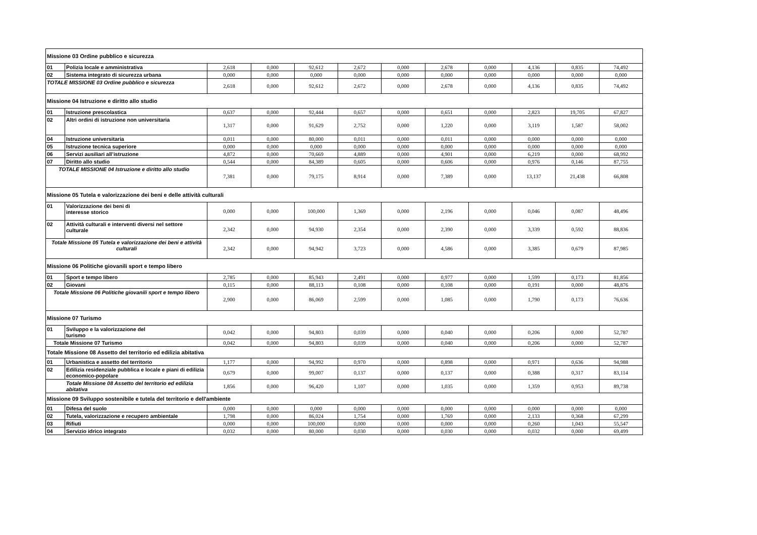| Missione 03 Ordine pubblico e sicurezza | | | | | | | | | | | |
| 01 | Polizia locale e amministrativa | 2,618 | 0,000 | 92,612 | 2,672 | 0,000 | 2,678 | 0,000 | 4,136 | 0,835 | 74,492 |
| 02 | Sistema integrato di sicurezza urbana | 0,000 | 0,000 | 0,000 | 0,000 | 0,000 | 0,000 | 0,000 | 0,000 | 0,000 | 0,000 |
| TOTALE MISSIONE 03 Ordine pubblico e sicurezza | | 2,618 | 0,000 | 92,612 | 2,672 | 0,000 | 2,678 | 0,000 | 4,136 | 0,835 | 74,492 |
| Missione 04 Istruzione e diritto allo studio | | | | | | | | | | | |
| 01 | Istruzione prescolastica | 0,637 | 0,000 | 92,444 | 0,657 | 0,000 | 0,651 | 0,000 | 2,823 | 19,705 | 67,827 |
| 02 | Altri ordini di istruzione non universitaria | 1,317 | 0,000 | 91,629 | 2,752 | 0,000 | 1,220 | 0,000 | 3,119 | 1,587 | 58,002 |
| 04 | Istruzione universitaria | 0,011 | 0,000 | 80,000 | 0,011 | 0,000 | 0,011 | 0,000 | 0,000 | 0,000 | 0,000 |
| 05 | Istruzione tecnica superiore | 0,000 | 0,000 | 0,000 | 0,000 | 0,000 | 0,000 | 0,000 | 0,000 | 0,000 | 0,000 |
| 06 | Servizi ausiliari all’istruzione | 4,872 | 0,000 | 70,669 | 4,889 | 0,000 | 4,901 | 0,000 | 6,219 | 0,000 | 68,992 |
| 07 | Diritto allo studio | 0,544 | 0,000 | 84,389 | 0,605 | 0,000 | 0,606 | 0,000 | 0,976 | 0,146 | 87,755 |
| TOTALE MISSIONE 04 Istruzione e diritto allo studio | | 7,381 | 0,000 | 79,175 | 8,914 | 0,000 | 7,389 | 0,000 | 13,137 | 21,438 | 66,808 |
| Missione 05 Tutela e valorizzazione dei beni e delle attività culturali | | | | | | | | | | | |
| 01 | Valorizzazione dei beni di interesse storico | 0,000 | 0,000 | 100,000 | 1,369 | 0,000 | 2,196 | 0,000 | 0,046 | 0,087 | 48,496 |
| 02 | Attività culturali e interventi diversi nel settore culturale | 2,342 | 0,000 | 94,930 | 2,354 | 0,000 | 2,390 | 0,000 | 3,339 | 0,592 | 88,836 |
| Totale Missione 05 Tutela e valorizzazione dei beni e attività culturali | | 2,342 | 0,000 | 94,942 | 3,723 | 0,000 | 4,586 | 0,000 | 3,385 | 0,679 | 87,985 |
| Missione 06 Politiche giovanili sport e tempo libero | | | | | | | | | | | |
| 01 | Sport e tempo libero | 2,785 | 0,000 | 85,943 | 2,491 | 0,000 | 0,977 | 0,000 | 1,599 | 0,173 | 81,856 |
| 02 | Giovani | 0,115 | 0,000 | 88,113 | 0,108 | 0,000 | 0,108 | 0,000 | 0,191 | 0,000 | 48,876 |
| Totale Missione 06 Politiche giovanili sport e tempo libero | | 2,900 | 0,000 | 86,069 | 2,599 | 0,000 | 1,085 | 0,000 | 1,790 | 0,173 | 76,636 |
| Missione 07 Turismo | | | | | | | | | | | |
| 01 | Sviluppo e la valorizzazione del turismo | 0,042 | 0,000 | 94,803 | 0,039 | 0,000 | 0,040 | 0,000 | 0,206 | 0,000 | 52,787 |
| Totale Missione 07 Turismo | | 0,042 | 0,000 | 94,803 | 0,039 | 0,000 | 0,040 | 0,000 | 0,206 | 0,000 | 52,787 |
| Totale Missione 08 Assetto del territorio ed edilizia abitativa | | | | | | | | | | | |
| 01 | Urbanistica e assetto del territorio | 1,177 | 0,000 | 94,992 | 0,970 | 0,000 | 0,898 | 0,000 | 0,971 | 0,636 | 94,988 |
| 02 | Edilizia residenziale pubblica e locale e piani di edilizia economico-popolare | 0,679 | 0,000 | 99,007 | 0,137 | 0,000 | 0,137 | 0,000 | 0,388 | 0,317 | 83,114 |
| Totale Missione 08 Assetto del territorio ed edilizia abitativa | | 1,856 | 0,000 | 96,420 | 1,107 | 0,000 | 1,035 | 0,000 | 1,359 | 0,953 | 89,738 |
| Missione 09 Sviluppo sostenibile e tutela del territorio e dell'ambiente | | | | | | | | | | | |
| 01 | Difesa del suolo | 0,000 | 0,000 | 0,000 | 0,000 | 0,000 | 0,000 | 0,000 | 0,000 | 0,000 | 0,000 |
| 02 | Tutela, valorizzazione e recupero ambientale | 1,798 | 0,000 | 86,024 | 1,754 | 0,000 | 1,769 | 0,000 | 2,133 | 0,368 | 67,299 |
| 03 | Rifiuti | 0,000 | 0,000 | 100,000 | 0,000 | 0,000 | 0,000 | 0,000 | 0,260 | 1,043 | 55,547 |
| 04 | Servizio idrico integrato | 0,032 | 0,000 | 80,000 | 0,030 | 0,000 | 0,030 | 0,000 | 0,032 | 0,000 | 69,499 |